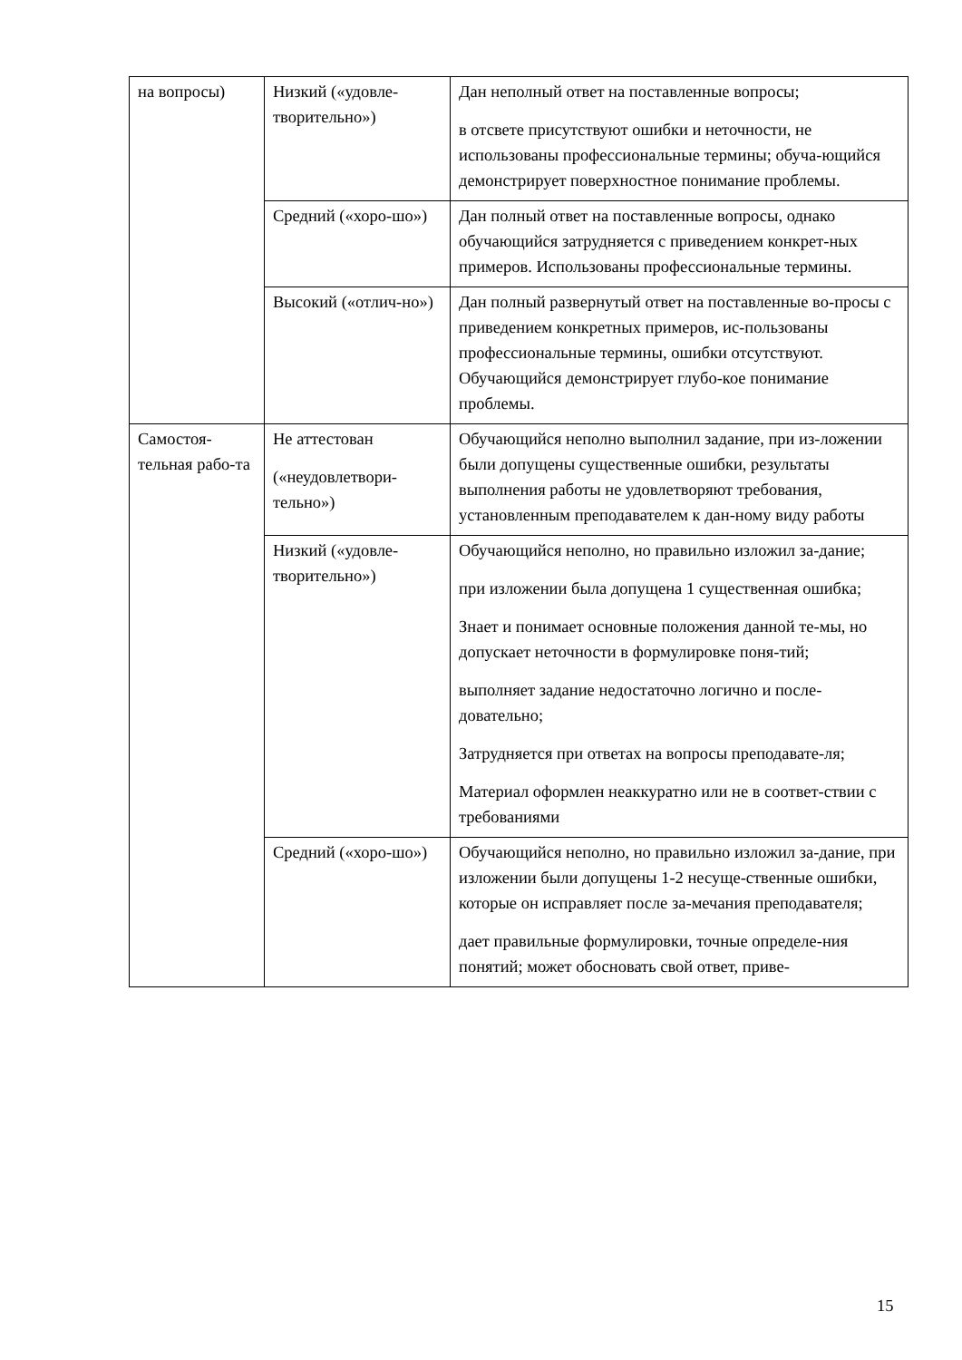| на вопросы) | Низкий («удовле-творительно») | Дан неполный ответ на поставленные вопросы; в отсвете присутствуют ошибки и неточности, не использованы профессиональные термины; обуча-ющийся демонстрирует поверхностное понимание проблемы. |
| | Средний («хоро-шо») | Дан полный ответ на поставленные вопросы, однако обучающийся затрудняется с приведением конкрет-ных примеров. Использованы профессиональные термины. |
| | Высокий («отлич-но») | Дан полный развернутый ответ на поставленные во-просы с приведением конкретных примеров, ис-пользованы профессиональные термины, ошибки отсутствуют. Обучающийся демонстрирует глубо-кое понимание проблемы. |
| Самостоя-тельная рабо-та | Не аттестован («неудовлетвори-тельно») | Обучающийся неполно выполнил задание, при из-ложении были допущены существенные ошибки, результаты выполнения работы не удовлетворяют требования, установленным преподавателем к дан-ному виду работы |
| | Низкий («удовле-творительно») | Обучающийся неполно, но правильно изложил за-дание; при изложении была допущена 1 существенная ошибка; Знает и понимает основные положения данной те-мы, но допускает неточности в формулировке поня-тий; выполняет задание недостаточно логично и после-довательно; Затрудняется при ответах на вопросы преподавате-ля; Материал оформлен неаккуратно или не в соответ-ствии с требованиями |
| | Средний («хоро-шо») | Обучающийся неполно, но правильно изложил за-дание, при изложении были допущены 1-2 несуще-ственные ошибки, которые он исправляет после за-мечания преподавателя; дает правильные формулировки, точные определе-ния понятий; может обосновать свой ответ, приве- |
15